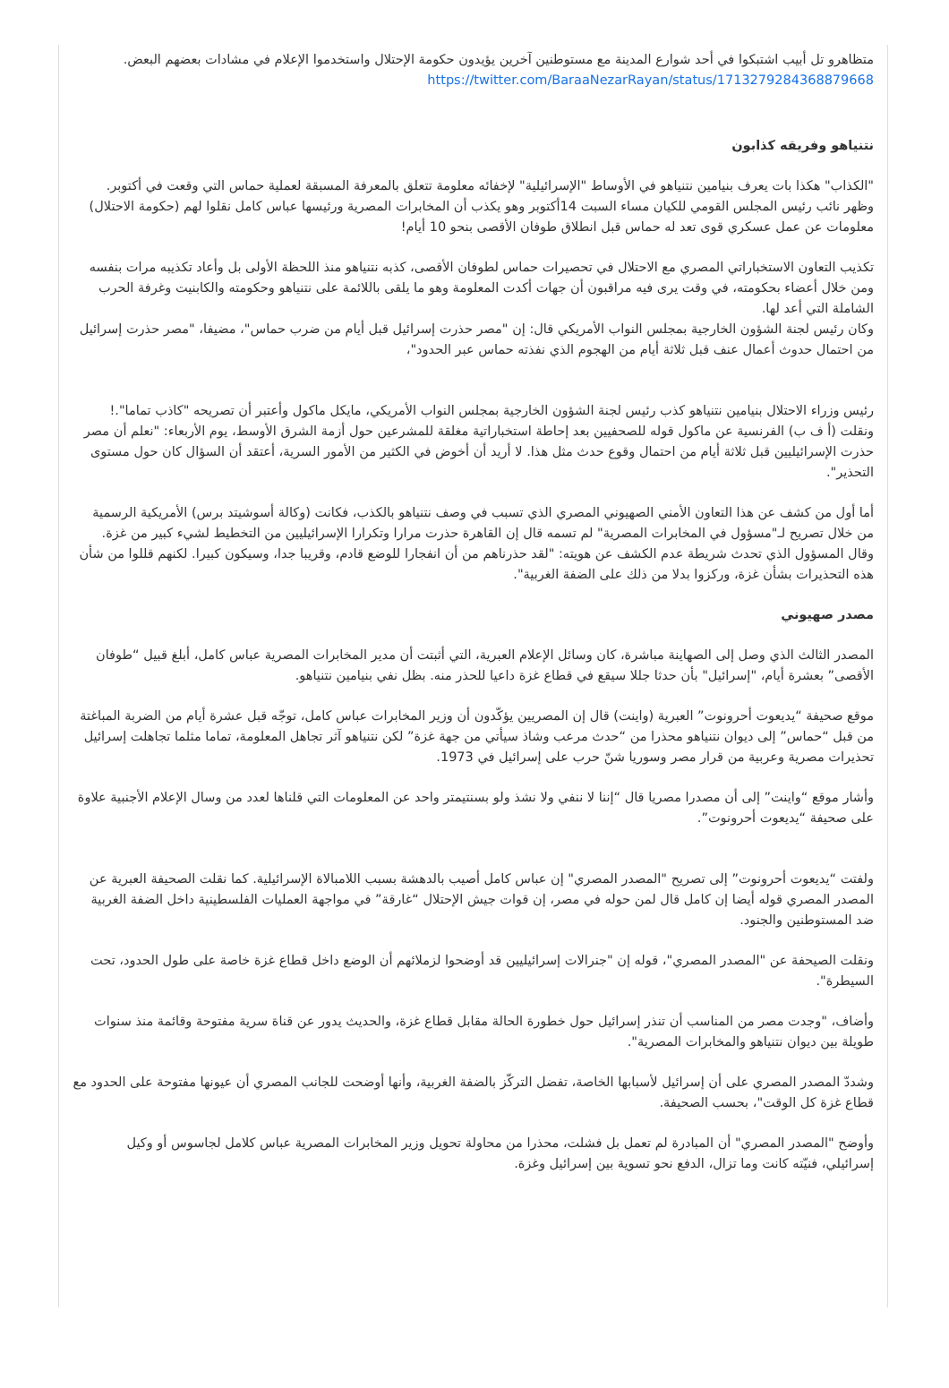متظاهرو تل أبيب اشتبكوا في أحد شوارع المدينة مع مستوطنين آخرين يؤيدون حكومة الإحتلال واستخدموا الإعلام في مشادات بعضهم البعض.
https://twitter.com/BaraaNezarRayan/status/1713279284368879668
نتنياهو وفريقه كذابون
"الكذاب" هكذا بات يعرف بنيامين نتنياهو في الأوساط "الإسرائيلية" لإخفائه معلومة تتعلق بالمعرفة المسبقة لعملية حماس التي وقعت في أكتوبر.
وظهر نائب رئيس المجلس القومي للكيان مساء السبت 14أكتوبر وهو يكذب أن المخابرات المصرية ورئيسها عباس كامل نقلوا لهم (حكومة الاحتلال) معلومات عن عمل عسكري قوى تعد له حماس قبل انطلاق طوفان الأقصى بنحو 10 أيام!
تكذيب التعاون الاستخباراتي المصري مع الاحتلال في تحصيرات حماس لطوفان الأقصى، كذبه نتنياهو منذ اللحظة الأولى بل وأعاد تكذيبه مرات بنفسه ومن خلال أعضاء بحكومته، في وقت يرى فيه مراقبون أن جهات أكدت المعلومة وهو ما يلقى باللائمة على نتنياهو وحكومته والكابنيت وغرفة الحرب الشاملة التي أعد لها.
وكان رئيس لجنة الشؤون الخارجية بمجلس النواب الأمريكي قال: إن "مصر حذرت إسرائيل قبل أيام من ضرب حماس"، مضيفا، "مصر حذرت إسرائيل من احتمال حدوث أعمال عنف قبل ثلاثة أيام من الهجوم الذي نفذته حماس عبر الحدود"،
رئيس وزراء الاحتلال بنيامين نتنياهو كذب رئيس لجنة الشؤون الخارجية بمجلس النواب الأمريكي، مايكل ماكول وأعتبر أن تصريحه "كاذب تماما".!
ونقلت (أ ف ب) الفرنسية عن ماكول قوله للصحفيين بعد إحاطة استخباراتية مغلقة للمشرعين حول أزمة الشرق الأوسط، يوم الأربعاء: "نعلم أن مصر حذرت الإسرائيليين قبل ثلاثة أيام من احتمال وقوع حدث مثل هذا. لا أريد أن أخوض في الكثير من الأمور السرية، أعتقد أن السؤال كان حول مستوى التحذير".
أما أول من كشف عن هذا التعاون الأمني الصهيوني المصري الذي تسبب في وصف نتنياهو بالكذب، فكانت (وكالة أسوشيتد برس) الأمريكية الرسمية من خلال تصريح لـ"مسؤول في المخابرات المصرية" لم تسمه قال إن القاهرة حذرت مرارا وتكرارا الإسرائيليين من التخطيط لشيء كبير من غزة.
وقال المسؤول الذي تحدث شريطة عدم الكشف عن هويته: "لقد حذرناهم من أن انفجارا للوضع قادم، وقريبا جدا، وسيكون كبيرا. لكنهم قللوا من شأن هذه التحذيرات بشأن غزة، وركزوا بدلا من ذلك على الضفة الغربية".
مصدر صهيوني
المصدر الثالث الذي وصل إلى الصهاينة مباشرة، كان وسائل الإعلام العبرية، التي أثبتت أن مدير المخابرات المصرية عباس كامل، أبلغ قبيل “طوفان الأقصى” بعشرة أيام، "إسرائيل" بأن حدثا جللا سيقع في قطاع غزة داعيا للحذر منه. بظل نفي بنيامين نتنياهو.
موقع صحيفة “يديعوت أحرونوت” العبرية (واينت) قال إن المصريين يؤكّدون أن وزير المخابرات عباس كامل، توجّه قبل عشرة أيام من الضربة المباغتة من قبل “حماس” إلى ديوان نتنياهو محذرا من “حدث مرعب وشاذ سيأتي من جهة غزة” لكن نتنياهو آثر تجاهل المعلومة، تماما مثلما تجاهلت إسرائيل تحذيرات مصرية وعربية من قرار مصر وسوريا شنّ حرب على إسرائيل في 1973.
وأشار موقع “واينت” إلى أن مصدرا مصريا قال “إننا لا ننفي ولا نشذ ولو بسنتيمتر واحد عن المعلومات التي قلناها لعدد من وسال الإعلام الأجنبية علاوة على صحيفة “يديعوت أحرونوت”.
ولفتت “يديعوت أحرونوت” إلى تصريح "المصدر المصري" إن عباس كامل أصيب بالدهشة بسبب اللامبالاة الإسرائيلية. كما نقلت الصحيفة العبرية عن المصدر المصري قوله أيضا إن كامل قال لمن حوله في مصر، إن قوات جيش الإحتلال “غارقة” في مواجهة العمليات الفلسطينية داخل الضفة الغربية ضد المستوطنين والجنود.
ونقلت الصيحفة عن "المصدر المصري"، قوله إن "جنرالات إسرائيليين قد أوضحوا لزملائهم أن الوضع داخل قطاع غزة خاصة على طول الحدود، تحت السيطرة".
وأضاف، "وجدت مصر من المناسب أن تنذر إسرائيل حول خطورة الحالة مقابل قطاع غزة، والحديث يدور عن قناة سرية مفتوحة وقائمة منذ سنوات طويلة بين ديوان نتنياهو والمخابرات المصرية".
وشددّ المصدر المصري على أن إسرائيل لأسبابها الخاصة، تفضل التركّز بالضفة الغربية، وأنها أوضحت للجانب المصري أن عيونها مفتوحة على الحدود مع قطاع غزة كل الوقت"، بحسب الصحيفة.
وأوضح "المصدر المصري" أن المبادرة لم تعمل بل فشلت، محذرا من محاولة تحويل وزير المخابرات المصرية عباس كلامل لجاسوس أو وكيل إسرائيلي، فنيّته كانت وما تزال، الدفع نحو تسوية بين إسرائيل وغزة.